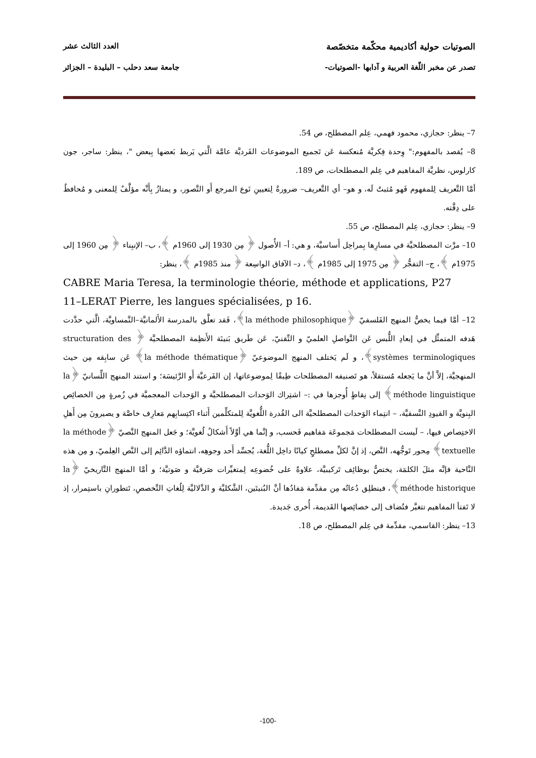الصوتيات حولية أكاديمية محكّمة متخصّصة العدد الثالث عشر
تصدر عن مخبر اللّغة العربية و آدابها -الصوتيات- جامعة سعد دحلب – البليدة – الجزائر
7– ينظر: حجازي، محمود فهمي، عِلم المصطلح، ص 54.
8– يُقصد بالمفهوم:" وِحدة فِكريَّة مُنعكسة عَن تَجميع الموضوعات الفَرديَّة عامَّة الَّتي يَربط بَعضها بِبعض "، ينظر: ساجر، جون كارلوس، نظريَّة المفاهيم في عِلم المصطلحات، ص 189.
أمَّا التَّعريف لِلمفهوم فَهو مُثبتٌ لَه، و هو– أي التَّعريف– ضرورةٌ لِتعيينِ نَوع المرجع أَو التَّصور، و يمتازُ بِأَنَّه مؤلَّفٌ لِلمعنى و مُحافظٌ على دِقَّته.
9– ينظر: حجازي، عِلم المصطلح، ص 55.
10– مرَّت المصطلحيَّة في مسارِها بِمراحِل أَساسيَّة، و هي: أ– الأُصول ﴿ مِن 1930 إلى 1960م ﴾، ب– الإنبِناء ﴿ مِن 1960 إلى 1975م ﴾، ج– التفجُّر ﴿ مِن 1975 إلى 1985م ﴾، د– الآفاق الواسِعة ﴿ منذ 1985م ﴾، ينظر:
CABRE Maria Teresa, la terminologie théorie, méthode et applications, P27
11–LERAT Pierre, les langues spécialisées, p 16.
12– أمَّا فيما يخصُّ المنهج الفَلسفيّ ﴿la méthode philosophique﴾، فَقد تعلَّق بالمدرسة الأَلمانيَّة–النَّمساويَّة، الَّتي حدَّدت هَدفه المتمثِّل في إبعادِ اللُّبس عَن التَّواصلِ العلميّ و التِّقنيّ، عَن طَريق بَنينَة الأَنظِمة المصطلحيَّة ﴿ structuration des systèmes terminologiques﴾، و لَم يَختلف المنهج الموضوعيّ ﴿la méthode thématique﴾ عَن سابِقه مِن حيث المنهجيَّة، إلاَّ أنَّ ما يَجعله مُستقلاً، هو تَصنيفه المصطلحات طِبقًا لِموضوعاتها، إن الفَرعيَّة أَو الرَّئيسَة؛ و استند المنهج اللِّسانيّ ﴿la méthode linguistique﴾ إلى نِقاطٍ أُوجزها في :– اشتِراك الوَحدات المصطلحيَّة و الوَحدات المعجميَّة في زُمرةٍ مِن الخصائِص البِنويَّة و القيودِ النَّسقيَّة، – انتِماء الوَحدات المصطلحيَّة الى القُدرة اللُّغويَّة لِلمتكلِّمين أَثناء اكتِسابِهم مَعارِف خاصَّة و يصيرونَ مِن أَهلِ الاختِصاص فيها، – لَيست المصطلحات مَجموعَة مَفاهيم فَحسب، و إنَّما هي أوَّلاً أَشكالٌ لُغويَّة؛ و جَعل المنهج النَّصيّ ﴿la méthode textuelle﴾ مِحور تَوجُّهه، النَّص، إذ إنَّ لكلِّ مصطلحٍ كيانًا داخِل اللُّغة، يُجسِّد أَحد وجوهِه، انتماؤه الدَّائِم إلى النَّص العِلميّ، و مِن هذه النَّاحية فإنَّه مثلَ الكلمَة، يختصُّ بوظائِف تَركيبيَّة، علاوةً على خُضوعِه لِمتغيِّرات صَرفيَّة و صَوتيَّة؛ و أمَّا المنهج التَّاريخيّ ﴿la méthode historique﴾، فينطلِق دُعاتُه مِن مقدِّمة مَفادُها أنَّ البُنيتَين، الشَّكليَّة و الدَّلاليَّة لِلُغاتِ التَّخصصِ، تَتطورانِ باستِمرار، إذ لا تَفتأ المفاهيم تتغيَّر فتُضاف إلى خصائِصها القَديمة، أُخرى جَديدة.
13– ينظر: القاسمي، مقدِّمة في عِلم المصطلح، ص 18.
-100-